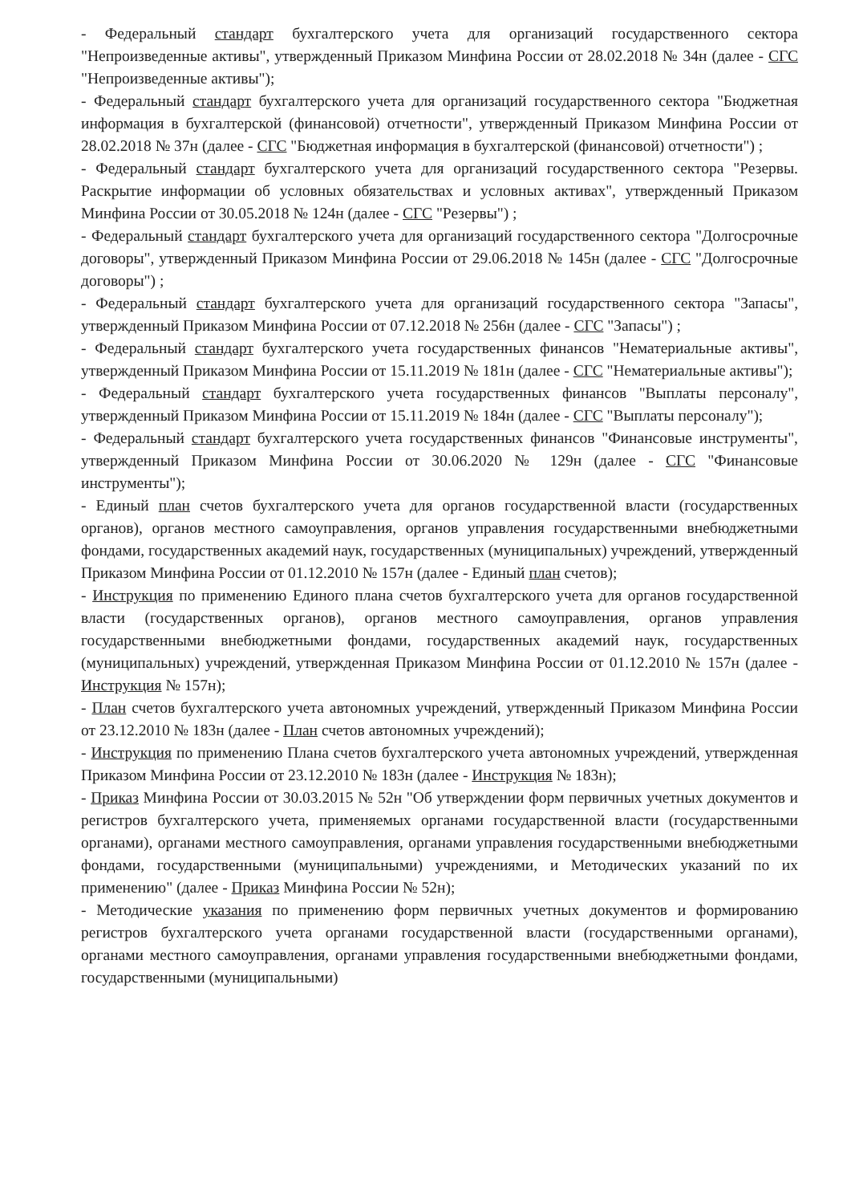- Федеральный стандарт бухгалтерского учета для организаций государственного сектора "Непроизведенные активы", утвержденный Приказом Минфина России от 28.02.2018 № 34н (далее - СГС "Непроизведенные активы");
- Федеральный стандарт бухгалтерского учета для организаций государственного сектора "Бюджетная информация в бухгалтерской (финансовой) отчетности", утвержденный Приказом Минфина России от 28.02.2018 № 37н (далее - СГС "Бюджетная информация в бухгалтерской (финансовой) отчетности") ;
- Федеральный стандарт бухгалтерского учета для организаций государственного сектора "Резервы. Раскрытие информации об условных обязательствах и условных активах", утвержденный Приказом Минфина России от 30.05.2018 № 124н (далее - СГС "Резервы") ;
- Федеральный стандарт бухгалтерского учета для организаций государственного сектора "Долгосрочные договоры", утвержденный Приказом Минфина России от 29.06.2018 № 145н (далее - СГС "Долгосрочные договоры") ;
- Федеральный стандарт бухгалтерского учета для организаций государственного сектора "Запасы", утвержденный Приказом Минфина России от 07.12.2018 № 256н (далее - СГС "Запасы") ;
- Федеральный стандарт бухгалтерского учета государственных финансов "Нематериальные активы", утвержденный Приказом Минфина России от 15.11.2019 № 181н (далее - СГС "Нематериальные активы");
- Федеральный стандарт бухгалтерского учета государственных финансов "Выплаты персоналу", утвержденный Приказом Минфина России от 15.11.2019 № 184н (далее - СГС "Выплаты персоналу");
- Федеральный стандарт бухгалтерского учета государственных финансов "Финансовые инструменты", утвержденный Приказом Минфина России от 30.06.2020 № 129н (далее - СГС "Финансовые инструменты");
- Единый план счетов бухгалтерского учета для органов государственной власти (государственных органов), органов местного самоуправления, органов управления государственными внебюджетными фондами, государственных академий наук, государственных (муниципальных) учреждений, утвержденный Приказом Минфина России от 01.12.2010 № 157н (далее - Единый план счетов);
- Инструкция по применению Единого плана счетов бухгалтерского учета для органов государственной власти (государственных органов), органов местного самоуправления, органов управления государственными внебюджетными фондами, государственных академий наук, государственных (муниципальных) учреждений, утвержденная Приказом Минфина России от 01.12.2010 № 157н (далее - Инструкция № 157н);
- План счетов бухгалтерского учета автономных учреждений, утвержденный Приказом Минфина России от 23.12.2010 № 183н (далее - План счетов автономных учреждений);
- Инструкция по применению Плана счетов бухгалтерского учета автономных учреждений, утвержденная Приказом Минфина России от 23.12.2010 № 183н (далее - Инструкция № 183н);
- Приказ Минфина России от 30.03.2015 № 52н "Об утверждении форм первичных учетных документов и регистров бухгалтерского учета, применяемых органами государственной власти (государственными органами), органами местного самоуправления, органами управления государственными внебюджетными фондами, государственными (муниципальными) учреждениями, и Методических указаний по их применению" (далее - Приказ Минфина России № 52н);
- Методические указания по применению форм первичных учетных документов и формированию регистров бухгалтерского учета органами государственной власти (государственными органами), органами местного самоуправления, органами управления государственными внебюджетными фондами, государственными (муниципальными)